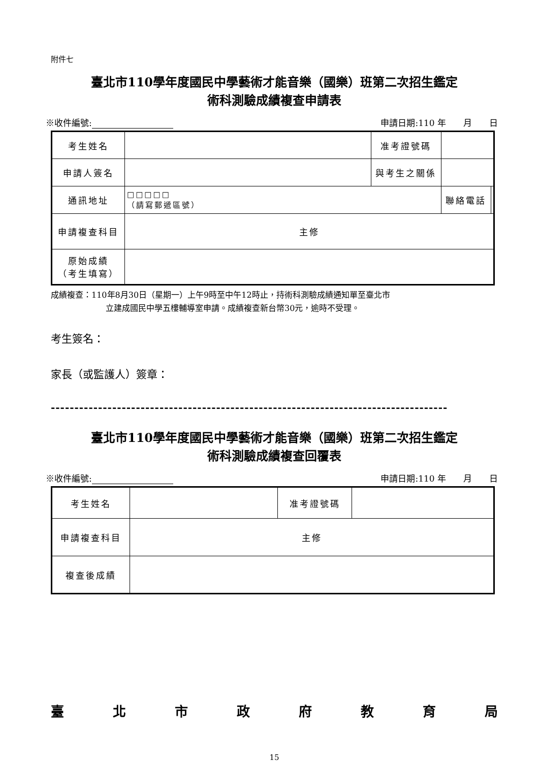附件七
臺北市110學年度國民中學藝術才能音樂（國樂）班第二次招生鑑定
術科測驗成績複查申請表
※收件編號: 申請日期:110 年　　月　　日
| 考生姓名 | | 准考證號碼 | | |
| 申請人簽名 | | 與考生之關係 | | |
| 通訊地址 | □□□□□ （請寫郵遞區號） | | 聯絡電話 | |
| 申請複查科目 | 主修 | | | |
| 原始成績 （考生填寫） | | | | |
成績複查：110年8月30日（星期一）上午9時至中午12時止，持術科測驗成績通知單至臺北市
立建成國民中學五樓輔導室申請。成績複查新台幣30元，逾時不受理。
考生簽名：
家長（或監護人）簽章：
------------------------------------------------------------------------------------
臺北市110學年度國民中學藝術才能音樂（國樂）班第二次招生鑑定
術科測驗成績複查回覆表
※收件編號: 申請日期:110 年　　月　　日
| 考生姓名 | | 准考證號碼 | |
| 申請複查科目 | 主修 | | |
| 複查後成績 | | | |
臺北市政府教育局
15